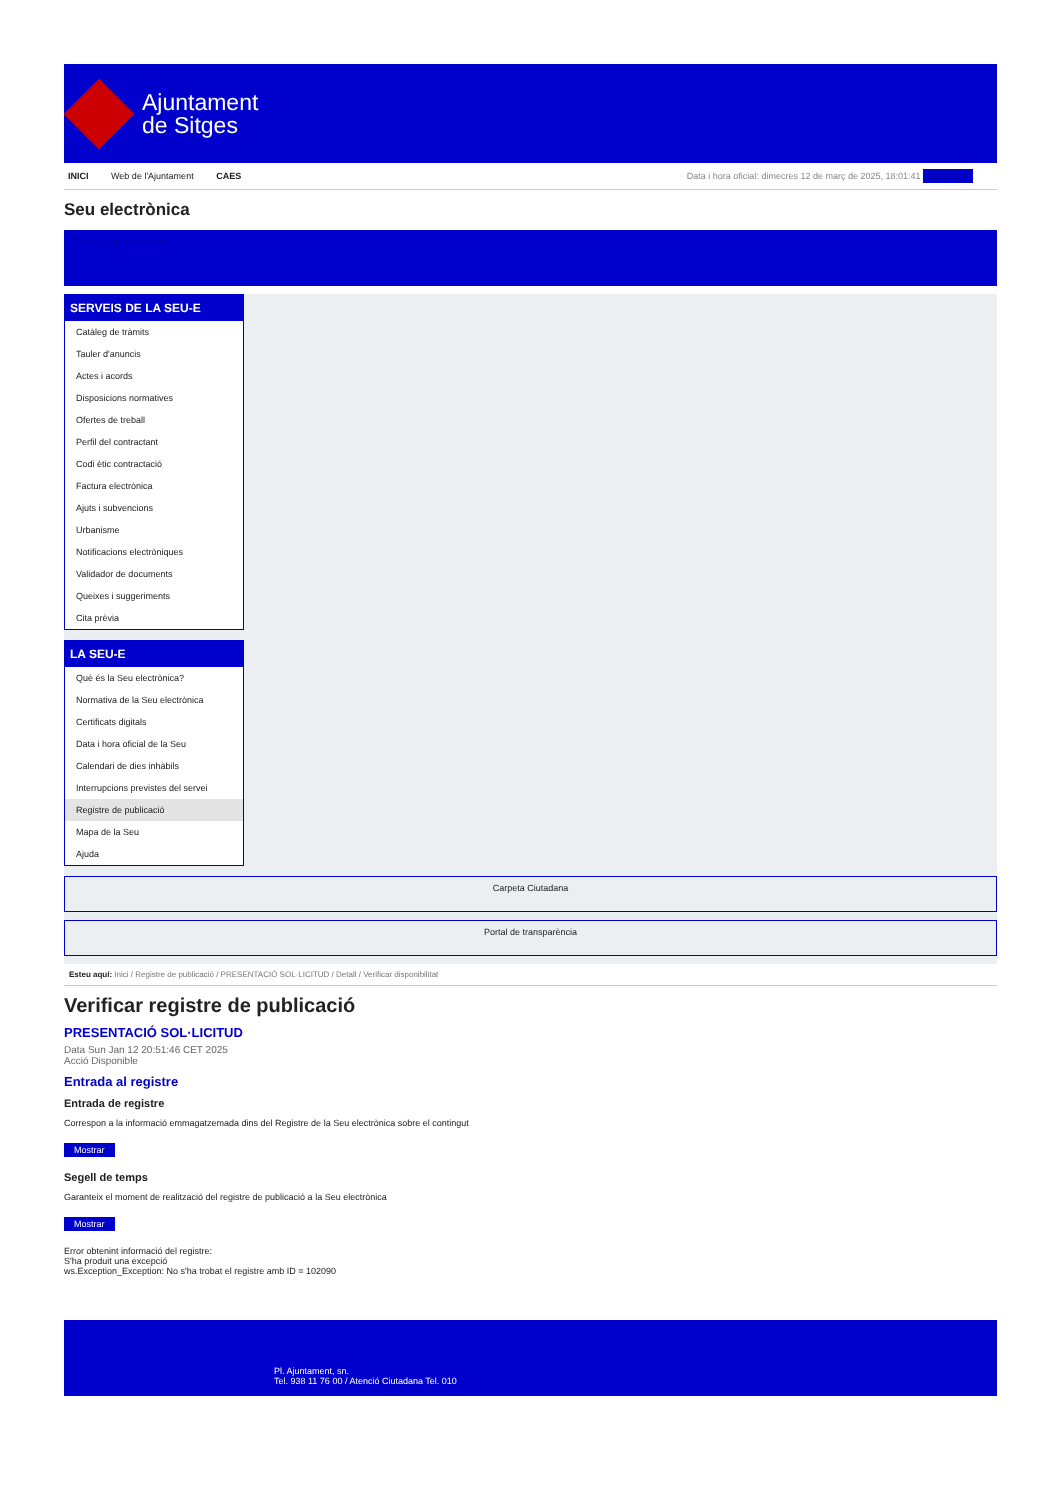Ajuntament
de Sitges
INICI Web de l'Ajuntament CAES
Data i hora oficial: dimecres 12 de març de 2025, 18:01:41 Directoris
Seu electrònica
Obtenir còpia autèntica
SERVEIS DE LA SEU-E
Catàleg de tràmits
Tauler d'anuncis
Actes i acords
Disposicions normatives
Ofertes de treball
Perfil del contractant
Codi ètic contractació
Factura electrònica
Ajuts i subvencions
Urbanisme
Notificacions electròniques
Validador de documents
Queixes i suggeriments
Cita prèvia
LA SEU-E
Què és la Seu electrònica?
Normativa de la Seu electrònica
Certificats digitals
Data i hora oficial de la Seu
Calendari de dies inhàbils
Interrupcions previstes del servei
Registre de publicació
Mapa de la Seu
Ajuda
Carpeta Ciutadana
Portal de transparència
Esteu aquí: Inici / Registre de publicació / PRESENTACIÓ SOL·LICITUD / Detall / Verificar disponibilitat
Verificar registre de publicació
PRESENTACIÓ SOL·LICITUD
Data Sun Jan 12 20:51:46 CET 2025
Acció Disponible
Entrada al registre
Entrada de registre
Correspon a la informació emmagatzemada dins del Registre de la Seu electrònica sobre el contingut
Mostrar
Segell de temps
Garanteix el moment de realització del registre de publicació a la Seu electrònica
Mostrar
Error obtenint informació del registre:
S'ha produit una excepció
ws.Exception_Exception: No s'ha trobat el registre amb ID = 102090
Pl. Ajuntament, sn.
Tel. 938 11 76 00 / Atenció Ciutadana Tel. 010